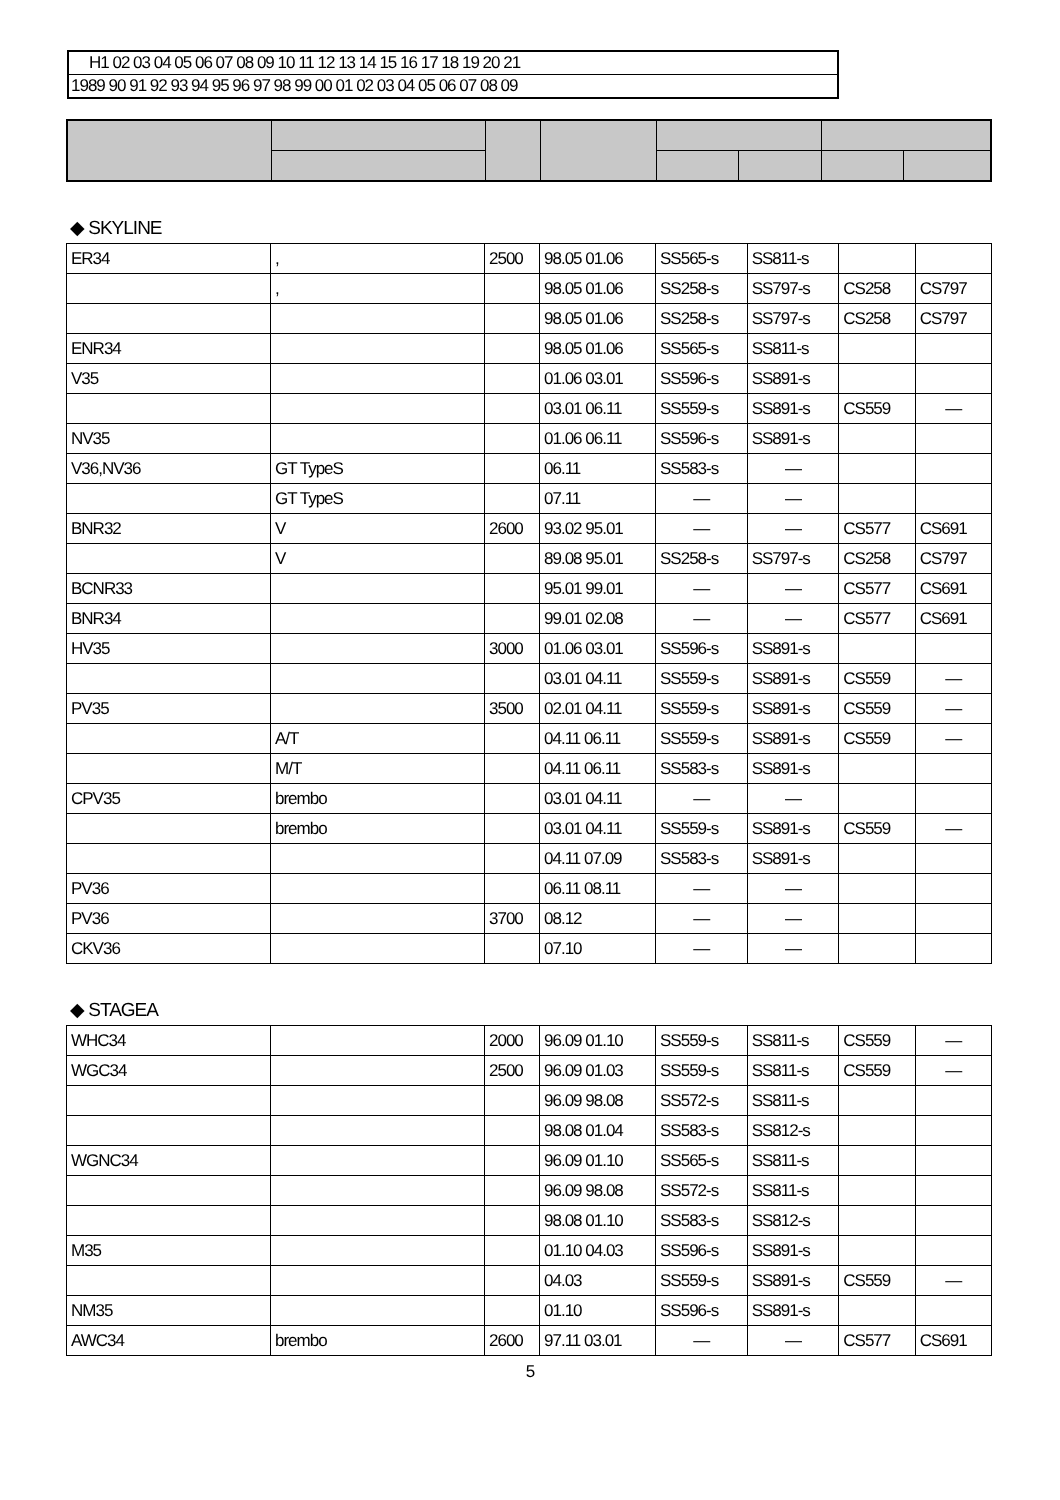| H1 02 03 04 05 06 07 08 09 10 11 12 13 14 15 16 17 18 19 20 21 |
| 1989 90 91 92 93 94 95 96 97 98 99 00 01 02 03 04 05 06 07 08 09 |
◆ SKYLINE
| ER34 | , | 2500 | 98.05 01.06 | SS565-s | SS811-s | | |
| | , | | 98.05 01.06 | SS258-s | SS797-s | CS258 | CS797 |
| | | | 98.05 01.06 | SS258-s | SS797-s | CS258 | CS797 |
| ENR34 | | | 98.05 01.06 | SS565-s | SS811-s | | |
| V35 | | | 01.06 03.01 | SS596-s | SS891-s | | |
| | | | 03.01 06.11 | SS559-s | SS891-s | CS559 | — |
| NV35 | | | 01.06 06.11 | SS596-s | SS891-s | | |
| V36,NV36 | GT TypeS | | 06.11 | SS583-s | — | | |
| | GT TypeS | | 07.11 | — | — | | |
| BNR32 | V | 2600 | 93.02 95.01 | — | — | CS577 | CS691 |
| | V | | 89.08 95.01 | SS258-s | SS797-s | CS258 | CS797 |
| BCNR33 | | | 95.01 99.01 | — | — | CS577 | CS691 |
| BNR34 | | | 99.01 02.08 | — | — | CS577 | CS691 |
| HV35 | | 3000 | 01.06 03.01 | SS596-s | SS891-s | | |
| | | | 03.01 04.11 | SS559-s | SS891-s | CS559 | — |
| PV35 | | 3500 | 02.01 04.11 | SS559-s | SS891-s | CS559 | — |
| | A/T | | 04.11 06.11 | SS559-s | SS891-s | CS559 | — |
| | M/T | | 04.11 06.11 | SS583-s | SS891-s | | |
| CPV35 | brembo | | 03.01 04.11 | — | — | | |
| | brembo | | 03.01 04.11 | SS559-s | SS891-s | CS559 | — |
| | | | 04.11 07.09 | SS583-s | SS891-s | | |
| PV36 | | | 06.11 08.11 | — | — | | |
| PV36 | | 3700 | 08.12 | — | — | | |
| CKV36 | | | 07.10 | — | — | | |
◆ STAGEA
| WHC34 | | 2000 | 96.09 01.10 | SS559-s | SS811-s | CS559 | — |
| WGC34 | | 2500 | 96.09 01.03 | SS559-s | SS811-s | CS559 | — |
| | | | 96.09 98.08 | SS572-s | SS811-s | | |
| | | | 98.08 01.04 | SS583-s | SS812-s | | |
| WGNC34 | | | 96.09 01.10 | SS565-s | SS811-s | | |
| | | | 96.09 98.08 | SS572-s | SS811-s | | |
| | | | 98.08 01.10 | SS583-s | SS812-s | | |
| M35 | | | 01.10 04.03 | SS596-s | SS891-s | | |
| | | | 04.03 | SS559-s | SS891-s | CS559 | — |
| NM35 | | | 01.10 | SS596-s | SS891-s | | |
| AWC34 | brembo | 2600 | 97.11 03.01 | — | — | CS577 | CS691 |
5